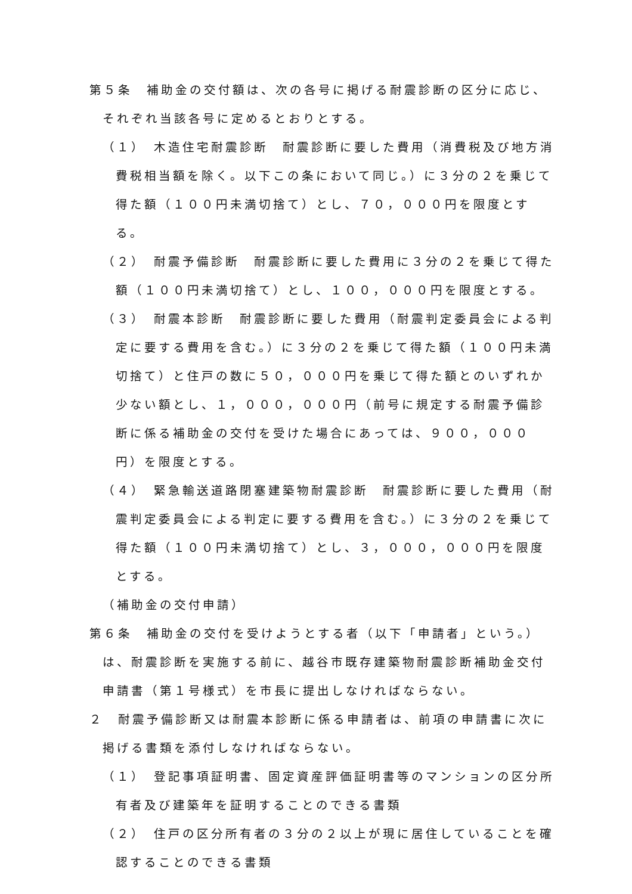第５条　補助金の交付額は、次の各号に掲げる耐震診断の区分に応じ、それぞれ当該各号に定めるとおりとする。
（１）　木造住宅耐震診断　耐震診断に要した費用（消費税及び地方消費税相当額を除く。以下この条において同じ。）に３分の２を乗じて得た額（１００円未満切捨て）とし、７０，０００円を限度とする。
（２）　耐震予備診断　耐震診断に要した費用に３分の２を乗じて得た額（１００円未満切捨て）とし、１００，０００円を限度とする。
（３）　耐震本診断　耐震診断に要した費用（耐震判定委員会による判定に要する費用を含む。）に３分の２を乗じて得た額（１００円未満切捨て）と住戸の数に５０，０００円を乗じて得た額とのいずれか少ない額とし、１，０００，０００円（前号に規定する耐震予備診断に係る補助金の交付を受けた場合にあっては、９００，０００円）を限度とする。
（４）　緊急輸送道路閉塞建築物耐震診断　耐震診断に要した費用（耐震判定委員会による判定に要する費用を含む。）に３分の２を乗じて得た額（１００円未満切捨て）とし、３，０００，０００円を限度とする。
（補助金の交付申請）
第６条　補助金の交付を受けようとする者（以下「申請者」という。）は、耐震診断を実施する前に、越谷市既存建築物耐震診断補助金交付申請書（第１号様式）を市長に提出しなければならない。
２　耐震予備診断又は耐震本診断に係る申請者は、前項の申請書に次に掲げる書類を添付しなければならない。
（１）　登記事項証明書、固定資産評価証明書等のマンションの区分所有者及び建築年を証明することのできる書類
（２）　住戸の区分所有者の３分の２以上が現に居住していることを確認することのできる書類